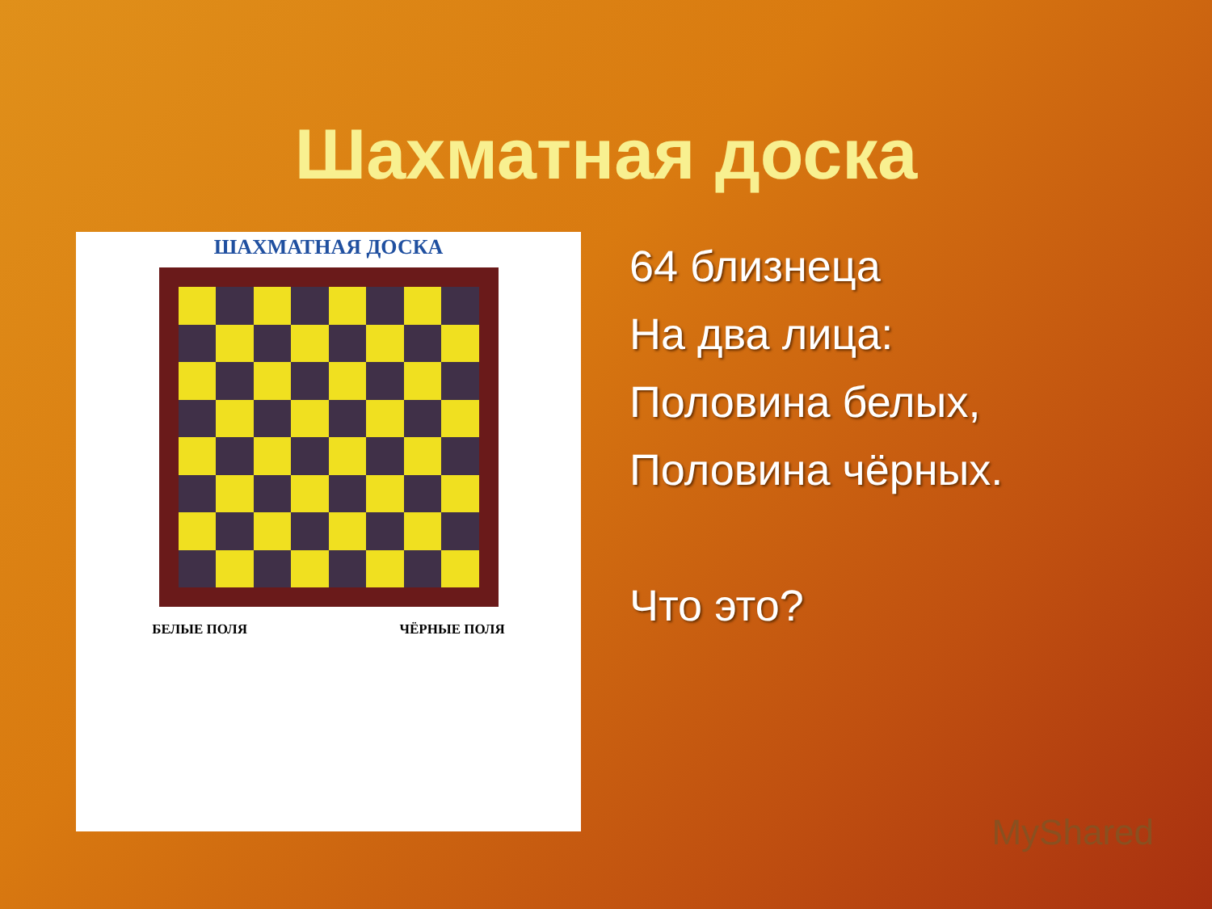Шахматная доска
ШАХМАТНАЯ ДОСКА
БЕЛЫЕ ПОЛЯ ЧЁРНЫЕ ПОЛЯ
64 близнеца
На два лица:
Половина белых,
Половина чёрных.
Что это?
MyShared